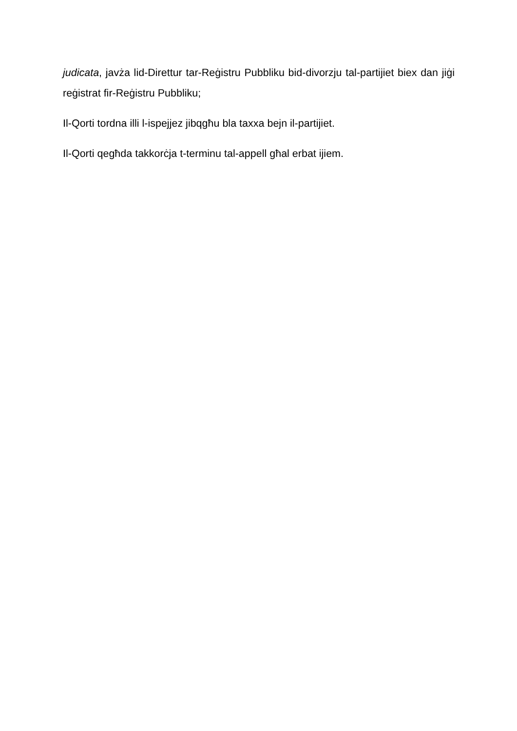judicata, javża lid-Direttur tar-Reġistru Pubbliku bid-divorzju tal-partijiet biex dan jiġi reġistrat fir-Reġistru Pubbliku;
Il-Qorti tordna illi l-ispejjez jibqgħu bla taxxa bejn il-partijiet.
Il-Qorti qegħda takkorċja t-terminu tal-appell għal erbat ijiem.